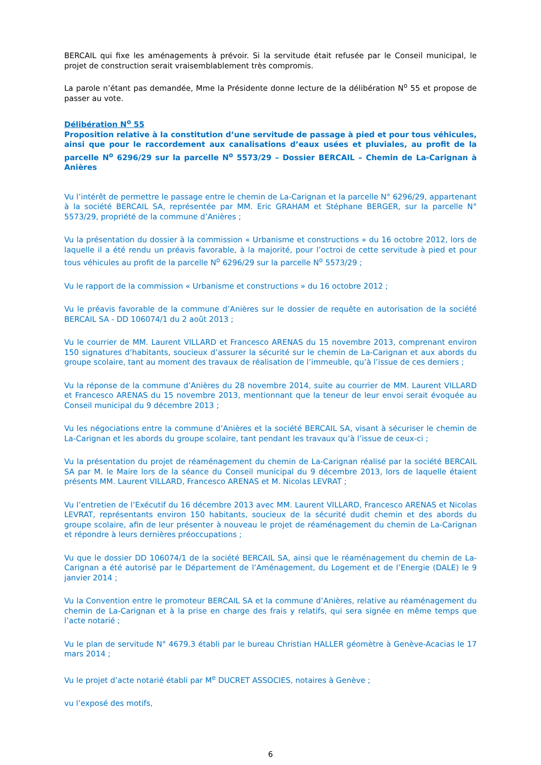BERCAIL qui fixe les aménagements à prévoir. Si la servitude était refusée par le Conseil municipal, le projet de construction serait vraisemblablement très compromis.
La parole n’étant pas demandée, Mme la Présidente donne lecture de la délibération N<sup>o</sup> 55 et propose de passer au vote.
Délibération N<sup>o</sup> 55
Proposition relative à la constitution d’une servitude de passage à pied et pour tous véhicules, ainsi que pour le raccordement aux canalisations d’eaux usées et pluviales, au profit de la parcelle N<sup>o</sup> 6296/29 sur la parcelle N<sup>o</sup> 5573/29 – Dossier BERCAIL – Chemin de La-Carignan à Anières
Vu l’intérêt de permettre le passage entre le chemin de La-Carignan et la parcelle N° 6296/29, appartenant à la société BERCAIL SA, représentée par MM. Eric GRAHAM et Stéphane BERGER, sur la parcelle N° 5573/29, propriété de la commune d’Anières ;
Vu la présentation du dossier à la commission « Urbanisme et constructions » du 16 octobre 2012, lors de laquelle il a été rendu un préavis favorable, à la majorité, pour l’octroi de cette servitude à pied et pour tous véhicules au profit de la parcelle N<sup>o</sup> 6296/29 sur la parcelle N<sup>o</sup> 5573/29 ;
Vu le rapport de la commission « Urbanisme et constructions » du 16 octobre 2012 ;
Vu le préavis favorable de la commune d’Anières sur le dossier de requête en autorisation de la société BERCAIL SA - DD 106074/1 du 2 août 2013 ;
Vu le courrier de MM. Laurent VILLARD et Francesco ARENAS du 15 novembre 2013, comprenant environ 150 signatures d’habitants, soucieux d’assurer la sécurité sur le chemin de La-Carignan et aux abords du groupe scolaire, tant au moment des travaux de réalisation de l’immeuble, qu’à l’issue de ces derniers ;
Vu la réponse de la commune d’Anières du 28 novembre 2014, suite au courrier de MM. Laurent VILLARD et Francesco ARENAS du 15 novembre 2013, mentionnant que la teneur de leur envoi serait évoquée au Conseil municipal du 9 décembre 2013 ;
Vu les négociations entre la commune d’Anières et la société BERCAIL SA, visant à sécuriser le chemin de La-Carignan et les abords du groupe scolaire, tant pendant les travaux qu’à l’issue de ceux-ci ;
Vu la présentation du projet de réaménagement du chemin de La-Carignan réalisé par la société BERCAIL SA par M. le Maire lors de la séance du Conseil municipal du 9 décembre 2013, lors de laquelle étaient présents MM. Laurent VILLARD, Francesco ARENAS et M. Nicolas LEVRAT ;
Vu l’entretien de l’Exécutif du 16 décembre 2013 avec MM. Laurent VILLARD, Francesco ARENAS et Nicolas LEVRAT, représentants environ 150 habitants, soucieux de la sécurité dudit chemin et des abords du groupe scolaire, afin de leur présenter à nouveau le projet de réaménagement du chemin de La-Carignan et répondre à leurs dernières préoccupations ;
Vu que le dossier DD 106074/1 de la société BERCAIL SA, ainsi que le réaménagement du chemin de La-Carignan a été autorisé par le Département de l’Aménagement, du Logement et de l’Energie (DALE) le 9 janvier 2014 ;
Vu la Convention entre le promoteur BERCAIL SA et la commune d’Anières, relative au réaménagement du chemin de La-Carignan et à la prise en charge des frais y relatifs, qui sera signée en même temps que l’acte notarié ;
Vu le plan de servitude N° 4679.3 établi par le bureau Christian HALLER géomètre à Genève-Acacias le 17 mars 2014 ;
Vu le projet d’acte notarié établi par M<sup>e</sup> DUCRET ASSOCIES, notaires à Genève ;
vu l’exposé des motifs,
6